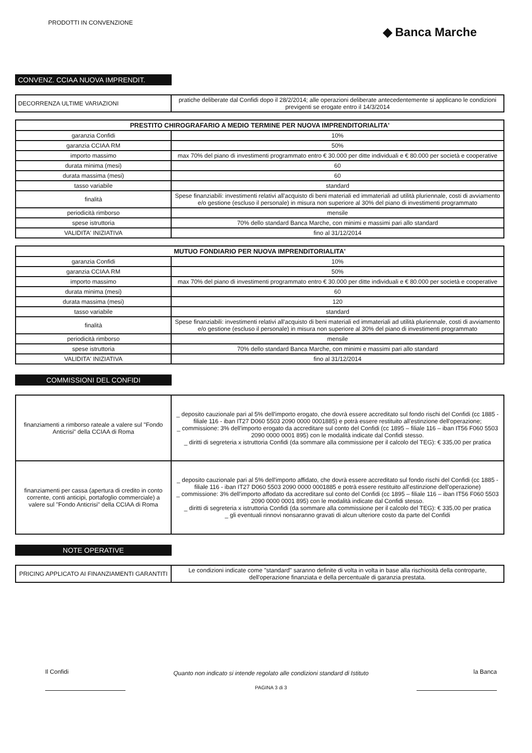PRODOTTI IN CONVENZIONE
◆ Banca Marche
CONVENZ. CCIAA NUOVA IMPRENDIT.
| DECORRENZA ULTIME VARIAZIONI | pratiche deliberate dal Confidi dopo il 28/2/2014; alle operazioni deliberate antecedentemente si applicano le condizioni previgenti se erogate entro il 14/3/2014 |
| PRESTITO CHIROGRAFARIO A MEDIO TERMINE PER NUOVA IMPRENDITORIALITA' | |
| --- | --- |
| garanzia Confidi | 10% |
| garanzia CCIAA RM | 50% |
| importo massimo | max 70% del piano di investimenti programmato entro € 30.000 per ditte individuali e € 80.000 per società e cooperative |
| durata minima (mesi) | 60 |
| durata massima (mesi) | 60 |
| tasso variabile | standard |
| finalità | Spese finanziabili: investimenti relativi all'acquisto di beni materiali ed immateriali ad utilità pluriennale, costi di avviamento e/o gestione (escluso il personale) in misura non superiore al 30% del piano di investimenti programmato |
| periodicità rimborso | mensile |
| spese istruttoria | 70% dello standard Banca Marche, con minimi e massimi pari allo standard |
| VALIDITA' INIZIATIVA | fino al 31/12/2014 |
| MUTUO FONDIARIO PER NUOVA IMPRENDITORIALITA' | |
| --- | --- |
| garanzia Confidi | 10% |
| garanzia CCIAA RM | 50% |
| importo massimo | max 70% del piano di investimenti programmato entro € 30.000 per ditte individuali e € 80.000 per società e cooperative |
| durata minima (mesi) | 60 |
| durata massima (mesi) | 120 |
| tasso variabile | standard |
| finalità | Spese finanziabili: investimenti relativi all'acquisto di beni materiali ed immateriali ad utilità pluriennale, costi di avviamento e/o gestione (escluso il personale) in misura non superiore al 30% del piano di investimenti programmato |
| periodicità rimborso | mensile |
| spese istruttoria | 70% dello standard Banca Marche, con minimi e massimi pari allo standard |
| VALIDITA' INIZIATIVA | fino al 31/12/2014 |
COMMISSIONI DEL CONFIDI
| finanziamenti a rimborso rateale a valere sul "Fondo Anticrisi" della CCIAA di Roma | _ deposito cauzionale pari al 5% dell'importo erogato, che dovrà essere accreditato sul fondo rischi del Confidi (cc 1885 - filiale 116 - iban IT27 D060 5503 2090 0000 0001885) e potrà essere restituito all'estinzione dell'operazione; _ commissione: 3% dell'importo erogato da accreditare sul conto del Confidi (cc 1895 – filiale 116 – iban IT56 F060 5503 2090 0000 0001 895) con le modalità indicate dal Confidi stesso. _ diritti di segreteria x istruttoria Confidi (da sommare alla commissione per il calcolo del TEG): € 335,00 per pratica |
| finanziamenti per cassa (apertura di credito in conto corrente, conti anticipi, portafoglio commerciale) a valere sul "Fondo Anticrisi" della CCIAA di Roma | _ deposito cauzionale pari al 5% dell'importo affidato, che dovrà essere accreditato sul fondo rischi del Confidi (cc 1885 - filiale 116 - iban IT27 D060 5503 2090 0000 0001885 e potrà essere restituito all'estinzione dell'operazione) _ commissione: 3% dell'importo affodato da accreditare sul conto del Confidi (cc 1895 – filiale 116 – iban IT56 F060 5503 2090 0000 0001 895) con le modalità indicate dal Confidi stesso. _ diritti di segreteria x istruttoria Confidi (da sommare alla commissione per il calcolo del TEG): € 335,00 per pratica _ gli eventuali rinnovi nonsaranno gravati di alcun ulteriore costo da parte del Confidi |
NOTE OPERATIVE
| PRICING APPLICATO AI FINANZIAMENTI GARANTITI | Le condizioni indicate come "standard" saranno definite di volta in volta in base alla rischiosità della controparte, dell'operazione finanziata e della percentuale di garanzia prestata. |
Il Confidi
Quanto non indicato si intende regolato alle condizioni standard di Istituto
PAGINA 3 di 3
la Banca